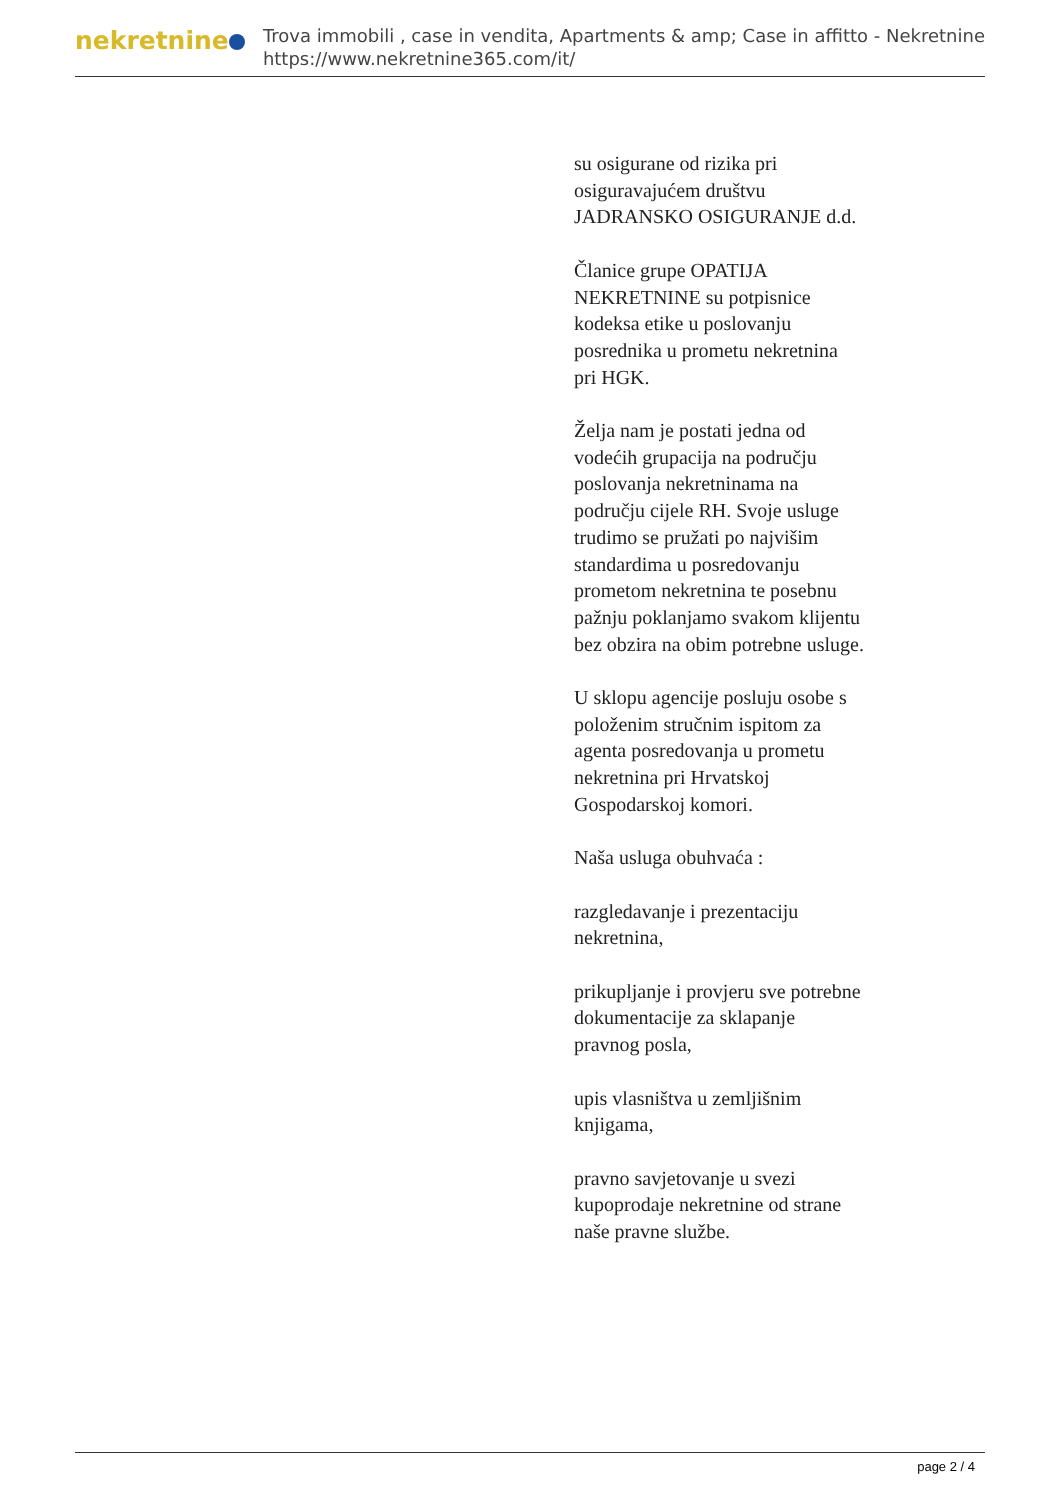nekretnine
Trova immobili , case in vendita, Apartments & amp; Case in affitto - Nekretnine
https://www.nekretnine365.com/it/
su osigurane od rizika pri osiguravajućem društvu JADRANSKO OSIGURANJE d.d.
Članice grupe OPATIJA NEKRETNINE su potpisnice kodeksa etike u poslovanju posrednika u prometu nekretnina pri HGK.
Želja nam je postati jedna od vodećih grupacija na području poslovanja nekretninama na području cijele RH. Svoje usluge trudimo se pružati po najvišim standardima u posredovanju prometom nekretnina te posebnu pažnju poklanjamo svakom klijentu bez obzira na obim potrebne usluge.
U sklopu agencije posluju osobe s položenim stručnim ispitom za agenta posredovanja u prometu nekretnina pri Hrvatskoj Gospodarskoj komori.
Naša usluga obuhvaća :
razgledavanje i prezentaciju nekretnina,
prikupljanje i provjeru sve potrebne dokumentacije za sklapanje pravnog posla,
upis vlasništva u zemljišnim knjigama,
pravno savjetovanje u svezi kupoprodaje nekretnine od strane naše pravne službe.
page 2 / 4